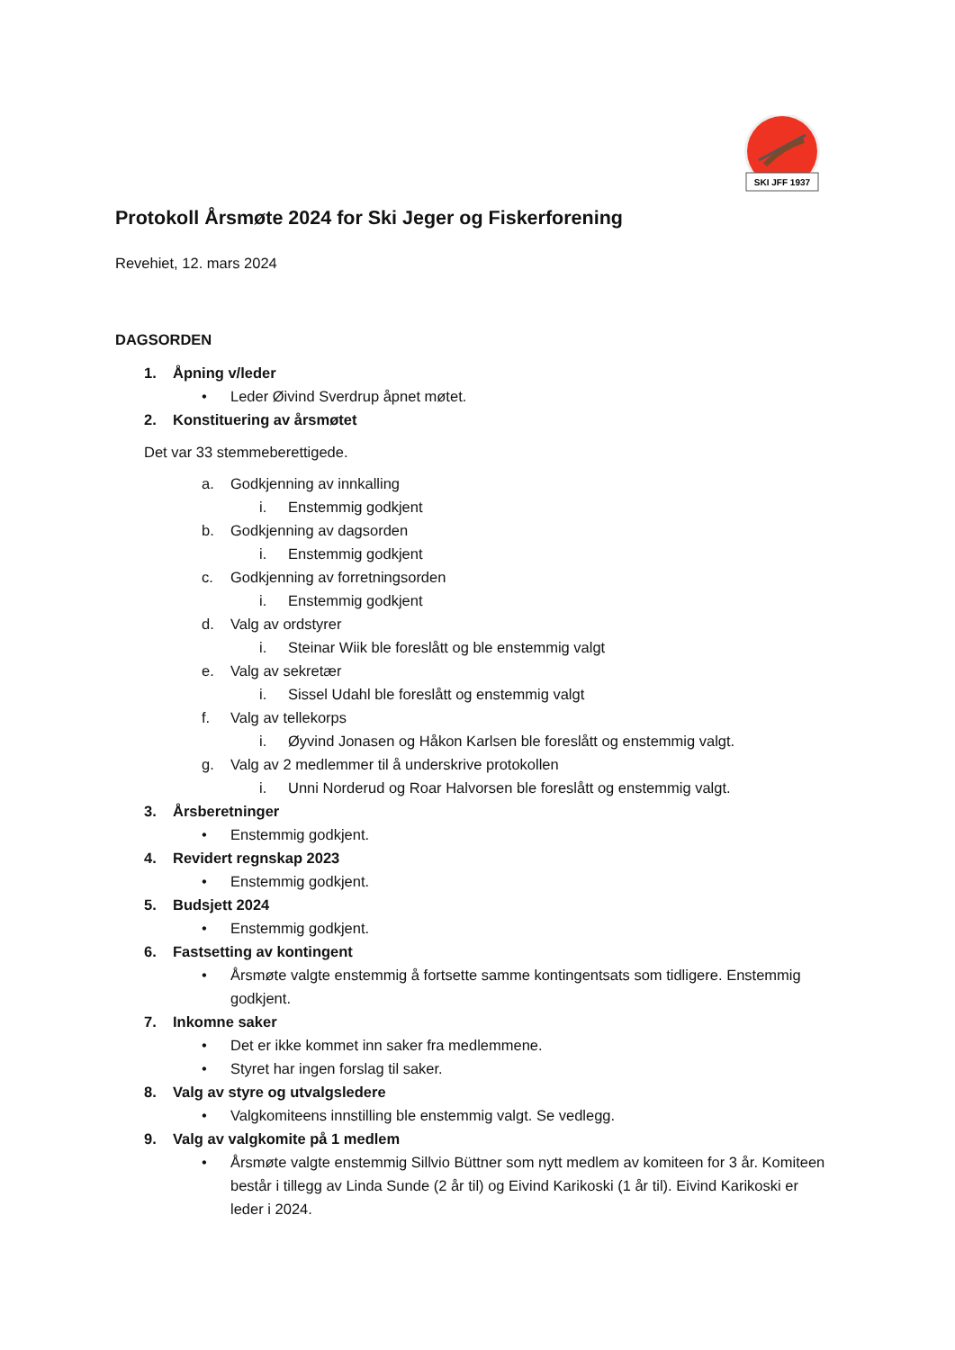SKI JFF 1937
Protokoll Årsmøte 2024 for Ski Jeger og Fiskerforening
Revehiet, 12. mars 2024
DAGSORDEN
1. Åpning v/leder
• Leder Øivind Sverdrup åpnet møtet.
2. Konstituering av årsmøtet
Det var 33 stemmeberettigede.
a. Godkjenning av innkalling
i. Enstemmig godkjent
b. Godkjenning av dagsorden
i. Enstemmig godkjent
c. Godkjenning av forretningsorden
i. Enstemmig godkjent
d. Valg av ordstyrer
i. Steinar Wiik ble foreslått og ble enstemmig valgt
e. Valg av sekretær
i. Sissel Udahl ble foreslått og enstemmig valgt
f. Valg av tellekorps
i. Øyvind Jonasen og Håkon Karlsen ble foreslått og enstemmig valgt.
g. Valg av 2 medlemmer til å underskrive protokollen
i. Unni Norderud og Roar Halvorsen ble foreslått og enstemmig valgt.
3. Årsberetninger
• Enstemmig godkjent.
4. Revidert regnskap 2023
• Enstemmig godkjent.
5. Budsjett 2024
• Enstemmig godkjent.
6. Fastsetting av kontingent
• Årsmøte valgte enstemmig å fortsette samme kontingentsats som tidligere. Enstemmig godkjent.
7. Inkomne saker
• Det er ikke kommet inn saker fra medlemmene.
• Styret har ingen forslag til saker.
8. Valg av styre og utvalgsledere
• Valgkomiteens innstilling ble enstemmig valgt. Se vedlegg.
9. Valg av valgkomite på 1 medlem
• Årsmøte valgte enstemmig Sillvio Büttner som nytt medlem av komiteen for 3 år. Komiteen består i tillegg av Linda Sunde (2 år til) og Eivind Karikoski (1 år til). Eivind Karikoski er leder i 2024.